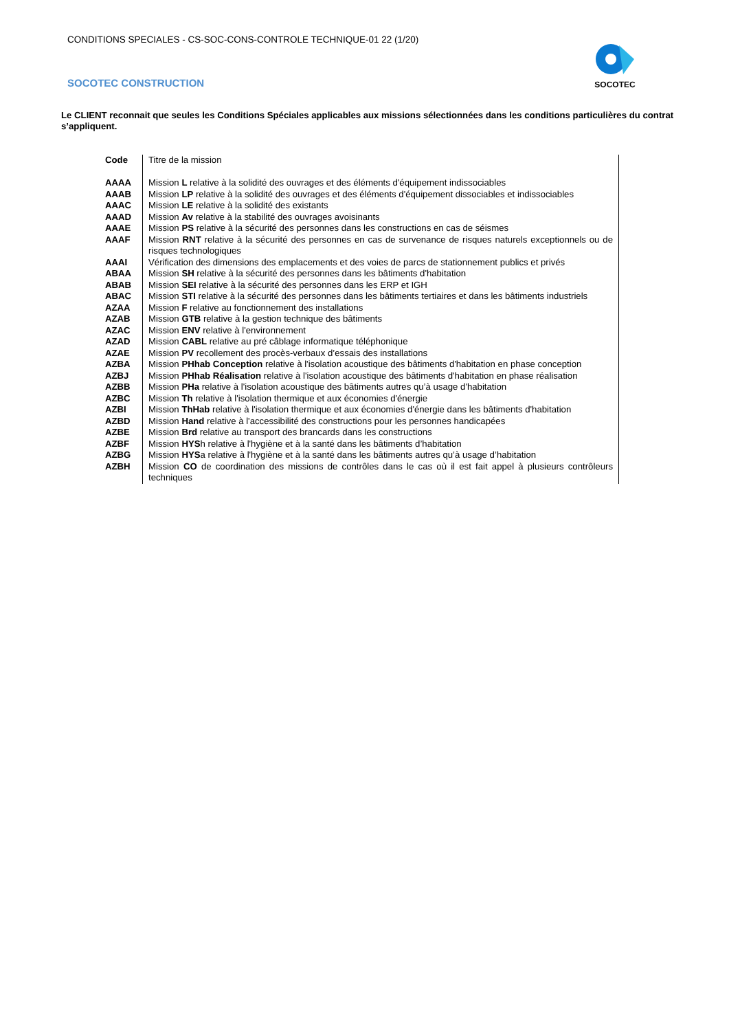CONDITIONS SPECIALES - CS-SOC-CONS-CONTROLE TECHNIQUE-01 22 (1/20)
SOCOTEC CONSTRUCTION
SOCOTEC
Le CLIENT reconnait que seules les Conditions Spéciales applicables aux missions sélectionnées dans les conditions particulières du contrat s’appliquent.
| Code | Titre de la mission |
| AAAA | Mission L relative à la solidité des ouvrages et des éléments d'équipement indissociables |
| AAAB | Mission LP relative à la solidité des ouvrages et des éléments d'équipement dissociables et indissociables |
| AAAC | Mission LE relative à la solidité des existants |
| AAAD | Mission Av relative à la stabilité des ouvrages avoisinants |
| AAAE | Mission PS relative à la sécurité des personnes dans les constructions en cas de séismes |
| AAAF | Mission RNT relative à la sécurité des personnes en cas de survenance de risques naturels exceptionnels ou de risques technologiques |
| AAAI | Vérification des dimensions des emplacements et des voies de parcs de stationnement publics et privés |
| ABAA | Mission SH relative à la sécurité des personnes dans les bâtiments d'habitation |
| ABAB | Mission SEI relative à la sécurité des personnes dans les ERP et IGH |
| ABAC | Mission STI relative à la sécurité des personnes dans les bâtiments tertiaires et dans les bâtiments industriels |
| AZAA | Mission F relative au fonctionnement des installations |
| AZAB | Mission GTB relative à la gestion technique des bâtiments |
| AZAC | Mission ENV relative à l'environnement |
| AZAD | Mission CABL relative au pré câblage informatique téléphonique |
| AZAE | Mission PV recollement des procès-verbaux d’essais des installations |
| AZBA | Mission PHhab Conception relative à l'isolation acoustique des bâtiments d'habitation en phase conception |
| AZBJ | Mission PHhab Réalisation relative à l'isolation acoustique des bâtiments d'habitation en phase réalisation |
| AZBB | Mission PHa relative à l'isolation acoustique des bâtiments autres qu’à usage d'habitation |
| AZBC | Mission Th relative à l'isolation thermique et aux économies d'énergie |
| AZBI | Mission ThHab relative à l'isolation thermique et aux économies d'énergie dans les bâtiments d'habitation |
| AZBD | Mission Hand relative à l'accessibilité des constructions pour les personnes handicapées |
| AZBE | Mission Brd relative au transport des brancards dans les constructions |
| AZBF | Mission HYS h relative à l'hygiène et à la santé dans les bâtiments d’habitation |
| AZBG | Mission HYS a relative à l'hygiène et à la santé dans les bâtiments autres qu’à usage d’habitation |
| AZBH | Mission CO de coordination des missions de contrôles dans le cas où il est fait appel à plusieurs contrôleurs techniques |